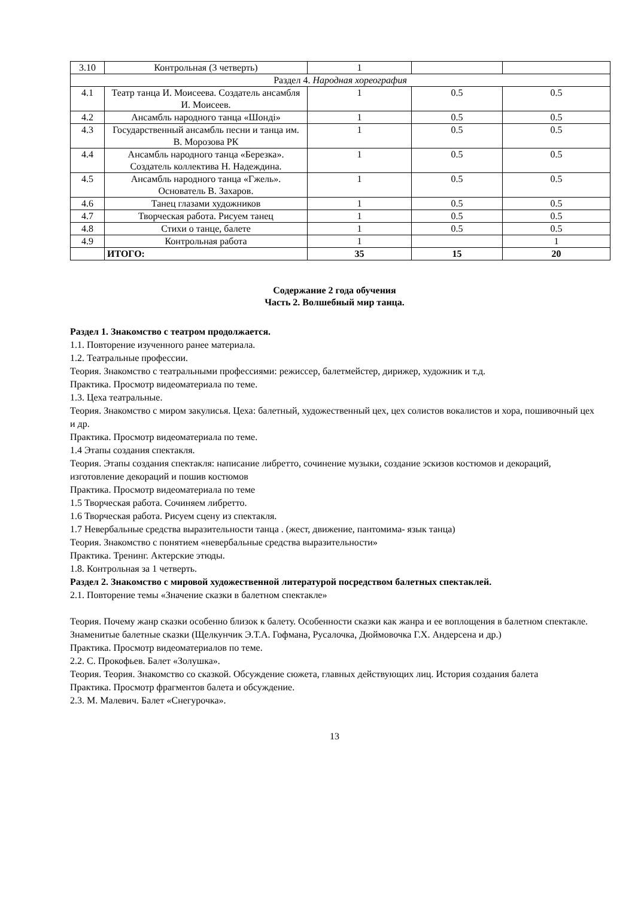| 3.10 | Контрольная (3 четверть) | 1 | | |
| Раздел 4. Народная хореография | | | | |
| 4.1 | Театр танца И. Моисеева. Создатель ансамбля И. Моисеев. | 1 | 0.5 | 0.5 |
| 4.2 | Ансамбль народного танца «Шонді» | 1 | 0.5 | 0.5 |
| 4.3 | Государственный ансамбль песни и танца им. В. Морозова РК | 1 | 0.5 | 0.5 |
| 4.4 | Ансамбль народного танца «Березка». Создатель коллектива Н. Надеждина. | 1 | 0.5 | 0.5 |
| 4.5 | Ансамбль народного танца «Гжель». Основатель В. Захаров. | 1 | 0.5 | 0.5 |
| 4.6 | Танец глазами художников | 1 | 0.5 | 0.5 |
| 4.7 | Творческая работа. Рисуем танец | 1 | 0.5 | 0.5 |
| 4.8 | Стихи о танце, балете | 1 | 0.5 | 0.5 |
| 4.9 | Контрольная работа | 1 | | 1 |
| | ИТОГО: | 35 | 15 | 20 |
Содержание 2 года обучения
Часть 2. Волшебный мир танца.
Раздел 1. Знакомство с театром продолжается.
1.1. Повторение изученного ранее материала.
1.2. Театральные профессии.
Теория. Знакомство с театральными профессиями: режиссер, балетмейстер, дирижер, художник и т.д.
Практика. Просмотр видеоматериала по теме.
1.3. Цеха театральные.
Теория. Знакомство с миром закулисья. Цеха: балетный, художественный цех, цех солистов вокалистов и хора, пошивочный цех и др.
Практика. Просмотр видеоматериала по теме.
1.4 Этапы создания спектакля.
Теория. Этапы создания спектакля: написание либретто, сочинение музыки, создание эскизов костюмов и декораций, изготовление декораций и пошив костюмов
Практика. Просмотр видеоматериала по теме
1.5 Творческая работа. Сочиняем либретто.
1.6 Творческая работа. Рисуем сцену из спектакля.
1.7 Невербальные средства выразительности танца . (жест, движение, пантомима- язык танца)
Теория. Знакомство с понятием «невербальные средства выразительности»
Практика. Тренинг. Актерские этюды.
1.8. Контрольная за 1 четверть.
Раздел 2. Знакомство с мировой художественной литературой посредством балетных спектаклей.
2.1. Повторение темы «Значение сказки в балетном спектакле»
Теория. Почему жанр сказки особенно близок к балету. Особенности сказки как жанра и ее воплощения в балетном спектакле. Знаменитые балетные сказки (Щелкунчик Э.Т.А. Гофмана, Русалочка, Дюймовочка Г.Х. Андерсена и др.)
Практика. Просмотр видеоматериалов по теме.
2.2. С. Прокофьев. Балет «Золушка».
Теория. Теория. Знакомство со сказкой. Обсуждение сюжета, главных действующих лиц. История создания балета
Практика. Просмотр фрагментов балета и обсуждение.
2.3. М. Малевич. Балет «Снегурочка».
13